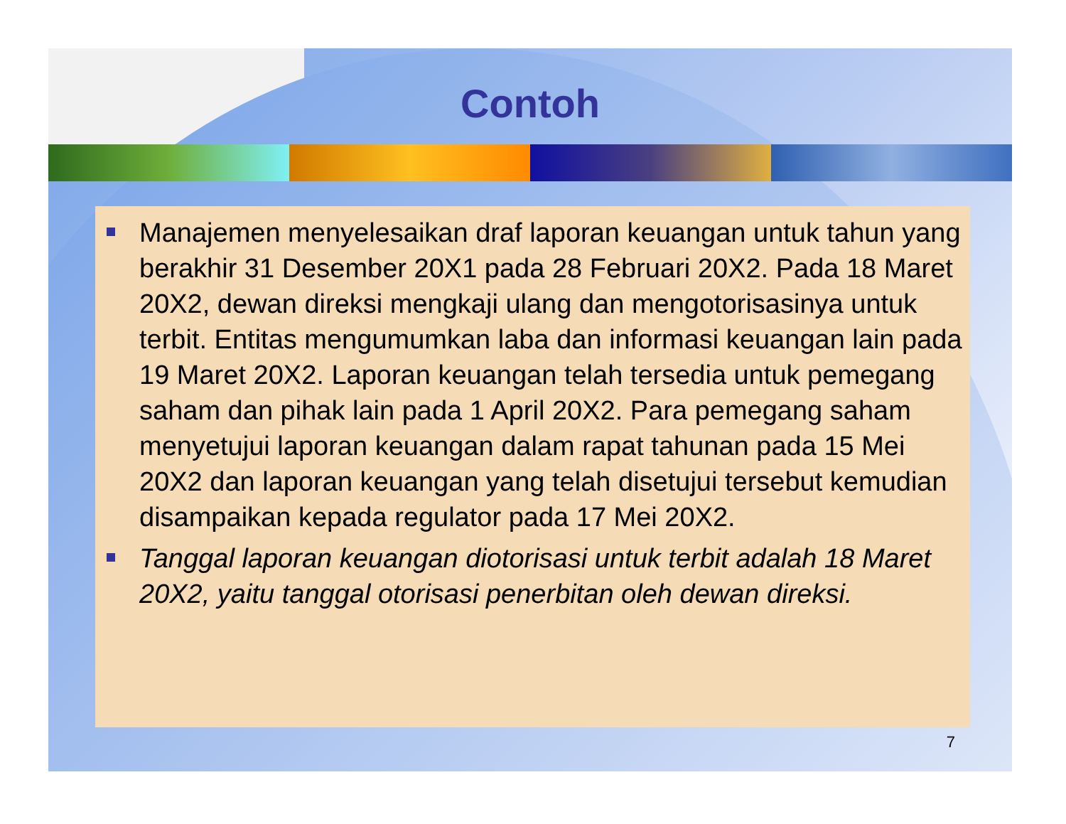Contoh
Manajemen menyelesaikan draf laporan keuangan untuk tahun yang berakhir 31 Desember 20X1 pada 28 Februari 20X2. Pada 18 Maret 20X2, dewan direksi mengkaji ulang dan mengotorisasinya untuk terbit. Entitas mengumumkan laba dan informasi keuangan lain pada 19 Maret 20X2. Laporan keuangan telah tersedia untuk pemegang saham dan pihak lain pada 1 April 20X2. Para pemegang saham menyetujui laporan keuangan dalam rapat tahunan pada 15 Mei 20X2 dan laporan keuangan yang telah disetujui tersebut kemudian disampaikan kepada regulator pada 17 Mei 20X2.
Tanggal laporan keuangan diotorisasi untuk terbit adalah 18 Maret 20X2, yaitu tanggal otorisasi penerbitan oleh dewan direksi.
7